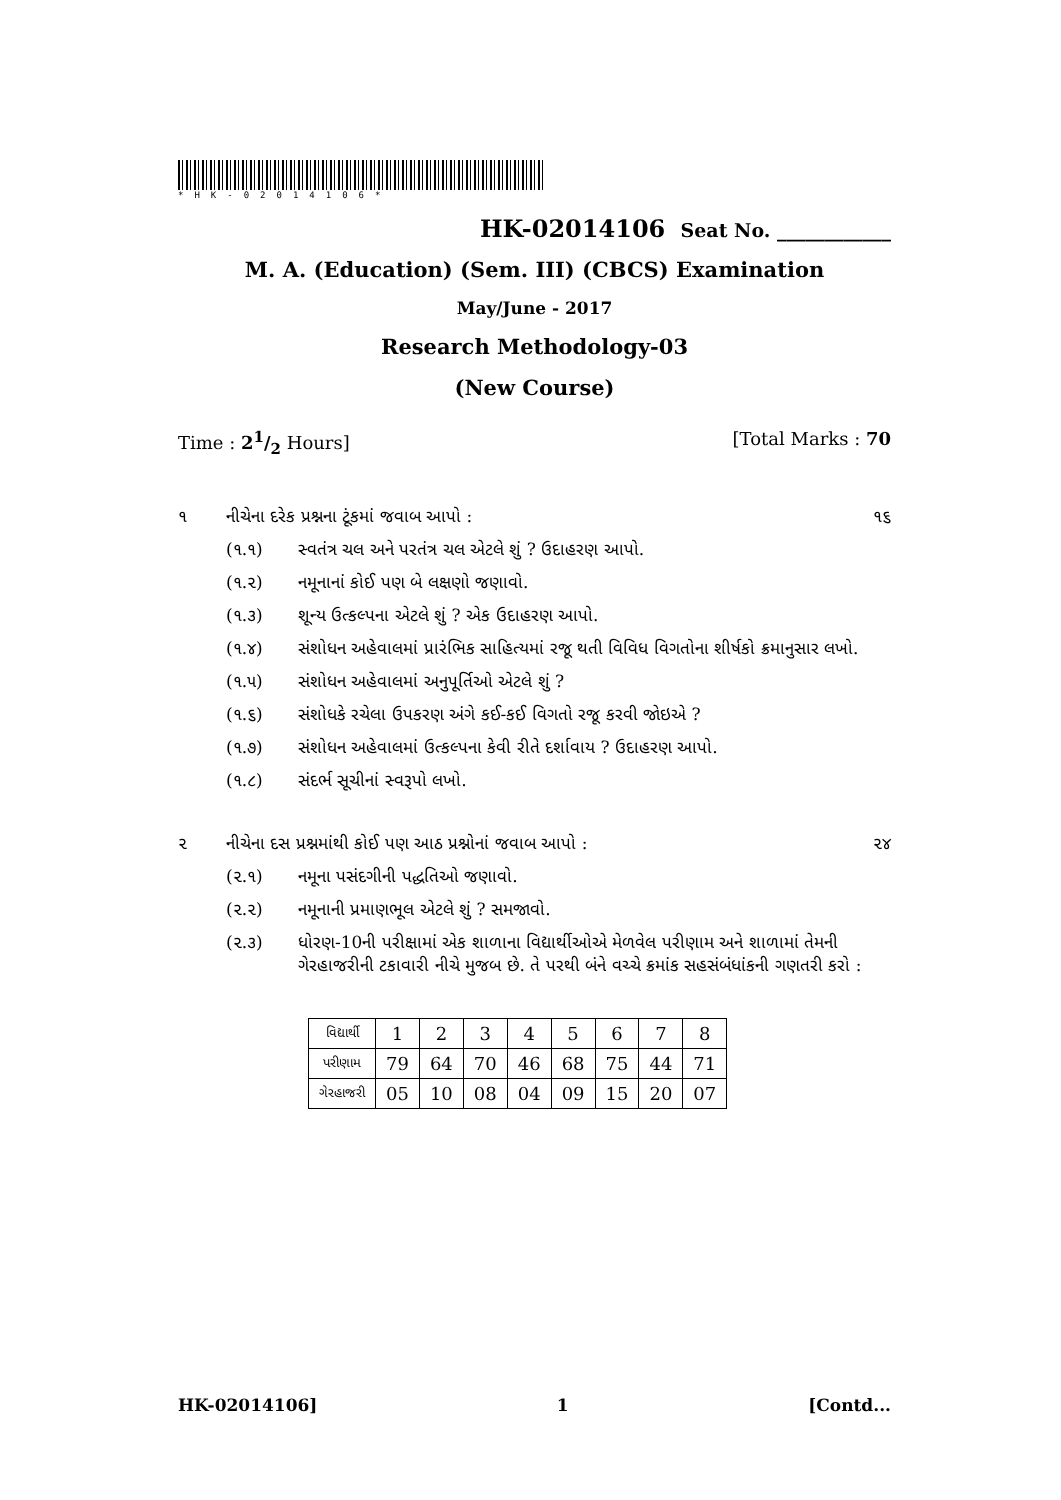*HK-02014106*
HK-02014106 Seat No. ____________
M. A. (Education) (Sem. III) (CBCS) Examination
May/June - 2017
Research Methodology-03
(New Course)
Time : 21/2 Hours] [Total Marks : 70
૧ નીચેના દરેક પ્રશ્નના ટૂંકમાં જવાબ આપો : ૧૬
(૧.૧) સ્વતંત્ર ચલ અને પરતંત્ર ચલ એટલે શું ? ઉદાહરણ આપો.
(૧.૨) નમૂનાનાં કોઈ પણ બે લક્ષણો જણાવો.
(૧.૩) શૂન્ય ઉત્કલ્પના એટલે શું ? એક ઉદાહરણ આપો.
(૧.૪) સંશોધન અહેવાલમાં પ્રારંભિક સાહિત્યમાં રજૂ થતી વિવિધ વિગતોના શીર્ષકો ક્રમાનુસાર લખો.
(૧.૫) સંશોધન અહેવાલમાં અનુપૂર્તિઓ એટલે શું ?
(૧.૬) સંશોધકે રચેલા ઉપકરણ અંગે કઈ-કઈ વિગતો રજૂ કરવી જોઇએ ?
(૧.૭) સંશોધન અહેવાલમાં ઉત્કલ્પના કેવી રીતે દર્શાવાય ? ઉદાહરણ આપો.
(૧.૮) સંદર્ભ સૂચીનાં સ્વરૂપો લખો.
૨ નીચેના દસ પ્રશ્નમાંથી કોઈ પણ આઠ પ્રશ્નોનાં જવાબ આપો : ૨૪
(૨.૧) નમૂના પસંદગીની પદ્ધતિઓ જણાવો.
(૨.૨) નમૂનાની પ્રમાણભૂલ એટલે શું ? સમજાવો.
(૨.૩) ધોરણ-10ની પરીક્ષામાં એક શાળાના વિદ્યાર્થીઓએ મેળવેલ પરીણામ અને શાળામાં તેમની ગેરહાજરીની ટકાવારી નીચે મુજબ છે. તે પરથી બંને વચ્ચે ક્રમાંક સહસંબંધાંકની ગણતરી કરો :
| વિદ્યાર્થી | 1 | 2 | 3 | 4 | 5 | 6 | 7 | 8 |
| પરીણામ | 79 | 64 | 70 | 46 | 68 | 75 | 44 | 71 |
| ગેરહાજરી | 05 | 10 | 08 | 04 | 09 | 15 | 20 | 07 |
HK-02014106] 1 [Contd...